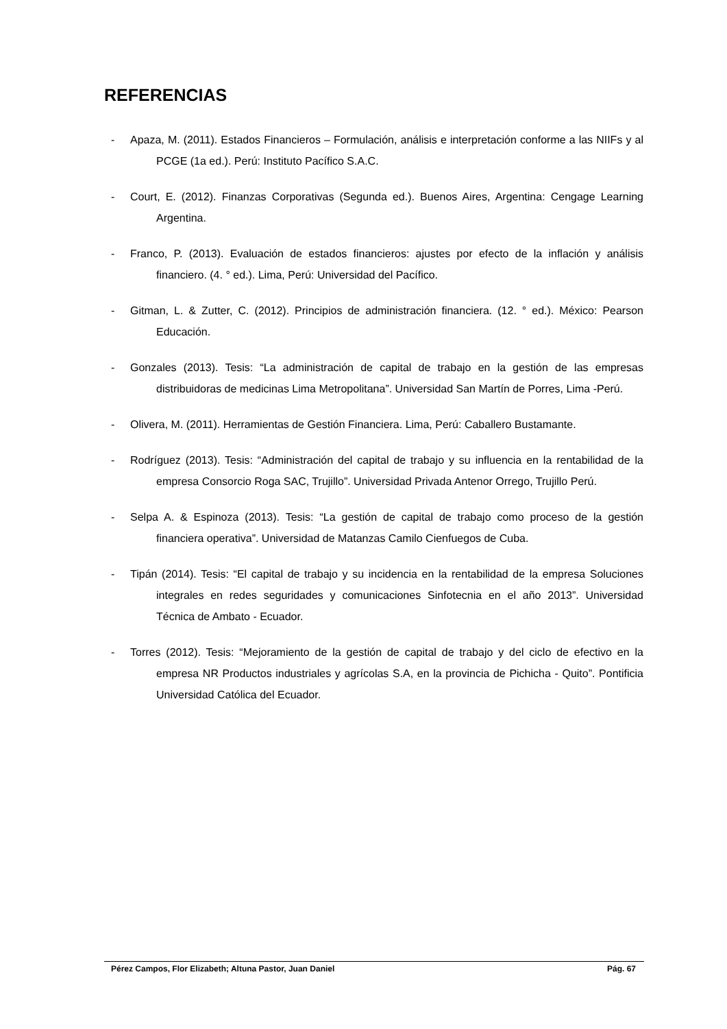REFERENCIAS
- Apaza, M. (2011). Estados Financieros – Formulación, análisis e interpretación conforme a las NIIFs y al PCGE (1a ed.). Perú: Instituto Pacífico S.A.C.
- Court, E. (2012). Finanzas Corporativas (Segunda ed.). Buenos Aires, Argentina: Cengage Learning Argentina.
- Franco, P. (2013). Evaluación de estados financieros: ajustes por efecto de la inflación y análisis financiero. (4. ° ed.). Lima, Perú: Universidad del Pacífico.
- Gitman, L. & Zutter, C. (2012). Principios de administración financiera. (12. ° ed.). México: Pearson Educación.
- Gonzales (2013). Tesis: “La administración de capital de trabajo en la gestión de las empresas distribuidoras de medicinas Lima Metropolitana”. Universidad San Martín de Porres, Lima -Perú.
- Olivera, M. (2011). Herramientas de Gestión Financiera. Lima, Perú: Caballero Bustamante.
- Rodríguez (2013). Tesis: “Administración del capital de trabajo y su influencia en la rentabilidad de la empresa Consorcio Roga SAC, Trujillo”. Universidad Privada Antenor Orrego, Trujillo Perú.
- Selpa A. & Espinoza (2013). Tesis: “La gestión de capital de trabajo como proceso de la gestión financiera operativa”. Universidad de Matanzas Camilo Cienfuegos de Cuba.
- Tipán (2014). Tesis: “El capital de trabajo y su incidencia en la rentabilidad de la empresa Soluciones integrales en redes seguridades y comunicaciones Sinfotecnia en el año 2013”. Universidad Técnica de Ambato - Ecuador.
- Torres (2012). Tesis: “Mejoramiento de la gestión de capital de trabajo y del ciclo de efectivo en la empresa NR Productos industriales y agrícolas S.A, en la provincia de Pichicha - Quito”. Pontificia Universidad Católica del Ecuador.
Pérez Campos, Flor Elizabeth; Altuna Pastor, Juan Daniel Pág. 67